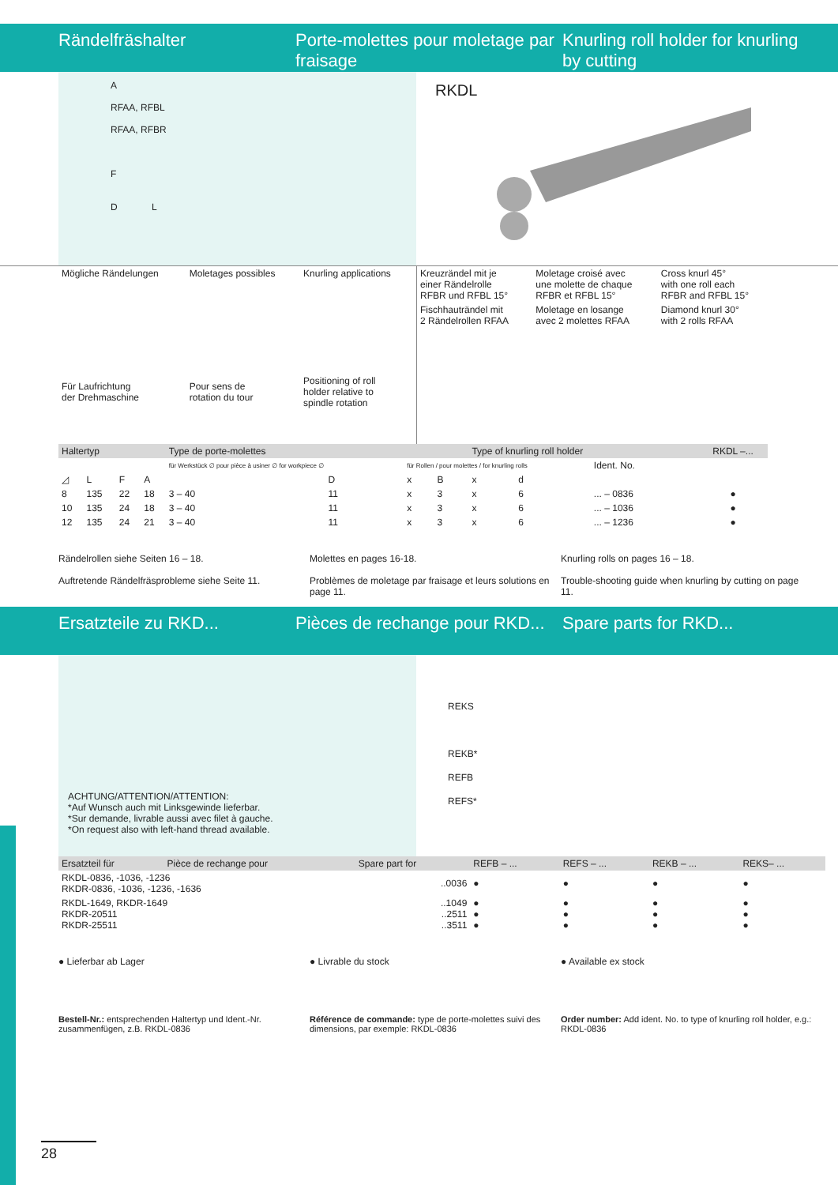Rändelfräshalter Porte-molettes pour moletage par fraisage
Knurling roll holder for knurling by cutting
A
RFAA, RFBL
RFAA, RFBR
F
D L
RKDL
| Mögliche Rändelungen | Moletages possibles | Knurling applications |
| Für Laufrichtung der Drehmaschine | Pour sens de rotation du tour | Positioning of roll holder relative to spindle rotation |
| Kreuzrändel mit je einer Rändelrolle RFBR und RFBL 15° | Moletage croisé avec une molette de chaque RFBR et RFBL 15° | Cross knurl 45° with one roll each RFBR and RFBL 15° |
| Fischhauträndel mit 2 Rändelrollen RFAA | Moletage en losange avec 2 molettes RFAA | Diamond knurl 30° with 2 rolls RFAA |
| Haltertyp | | | | Type de porte-molettes | | | | Type of knurling roll holder | | | | RKDL –... |
| --- | --- | --- | --- | --- | --- | --- | --- | --- | --- | --- | --- | --- |
| | | | | für Werkstück ∅ pour pièce à usiner ∅ for workpiece ∅ | | für Rollen / pour molettes / for knurling rolls | | | | | Ident. No. | |
| ◿ | L | F | A | | D | x | B | x | d | | | |
| 8 | 135 | 22 | 18 | 3 – 40 | 11 | x | 3 | x | 6 | | ... – 0836 | ● |
| 10 | 135 | 24 | 18 | 3 – 40 | 11 | x | 3 | x | 6 | | ... – 1036 | ● |
| 12 | 135 | 24 | 21 | 3 – 40 | 11 | x | 3 | x | 6 | | ... – 1236 | ● |
Rändelrollen siehe Seiten 16 – 18.
Auftretende Rändelfräsprobleme siehe Seite 11.
Molettes en pages 16-18.
Problèmes de moletage par fraisage et leurs solutions en page 11.
Knurling rolls on pages 16 – 18.
Trouble-shooting guide when knurling by cutting on page 11.
Ersatzteile zu RKD... Pièces de rechange pour RKD...
Spare parts for RKD...
ACHTUNG/ATTENTION/ATTENTION:
*Auf Wunsch auch mit Linksgewinde lieferbar.
*Sur demande, livrable aussi avec filet à gauche.
*On request also with left-hand thread available.
REKS
REKB*
REFB
REFS*
| Ersatzteil für | Pièce de rechange pour | Spare part for | REFB – ... | REFS – ... | REKB – ... | REKS– ... |
| --- | --- | --- | --- | --- | --- | --- |
| RKDL-0836, -1036, -1236 RKDR-0836, -1036, -1236, -1636 | | ..0036 | ● | ● | ● | ● |
| RKDL-1649, RKDR-1649 RKDR-20511 RKDR-25511 | | ..1049 ..2511 ..3511 | ● ● ● | ● ● ● | ● ● ● | ● ● ● |
● Lieferbar ab Lager ● Livrable du stock ● Available ex stock
Bestell-Nr.: entsprechenden Haltertyp und Ident.-Nr. zusammenfügen, z.B. RKDL-0836
Référence de commande: type de porte-molettes suivi des dimensions, par exemple: RKDL-0836
Order number: Add ident. No. to type of knurling roll holder, e.g.: RKDL-0836
28